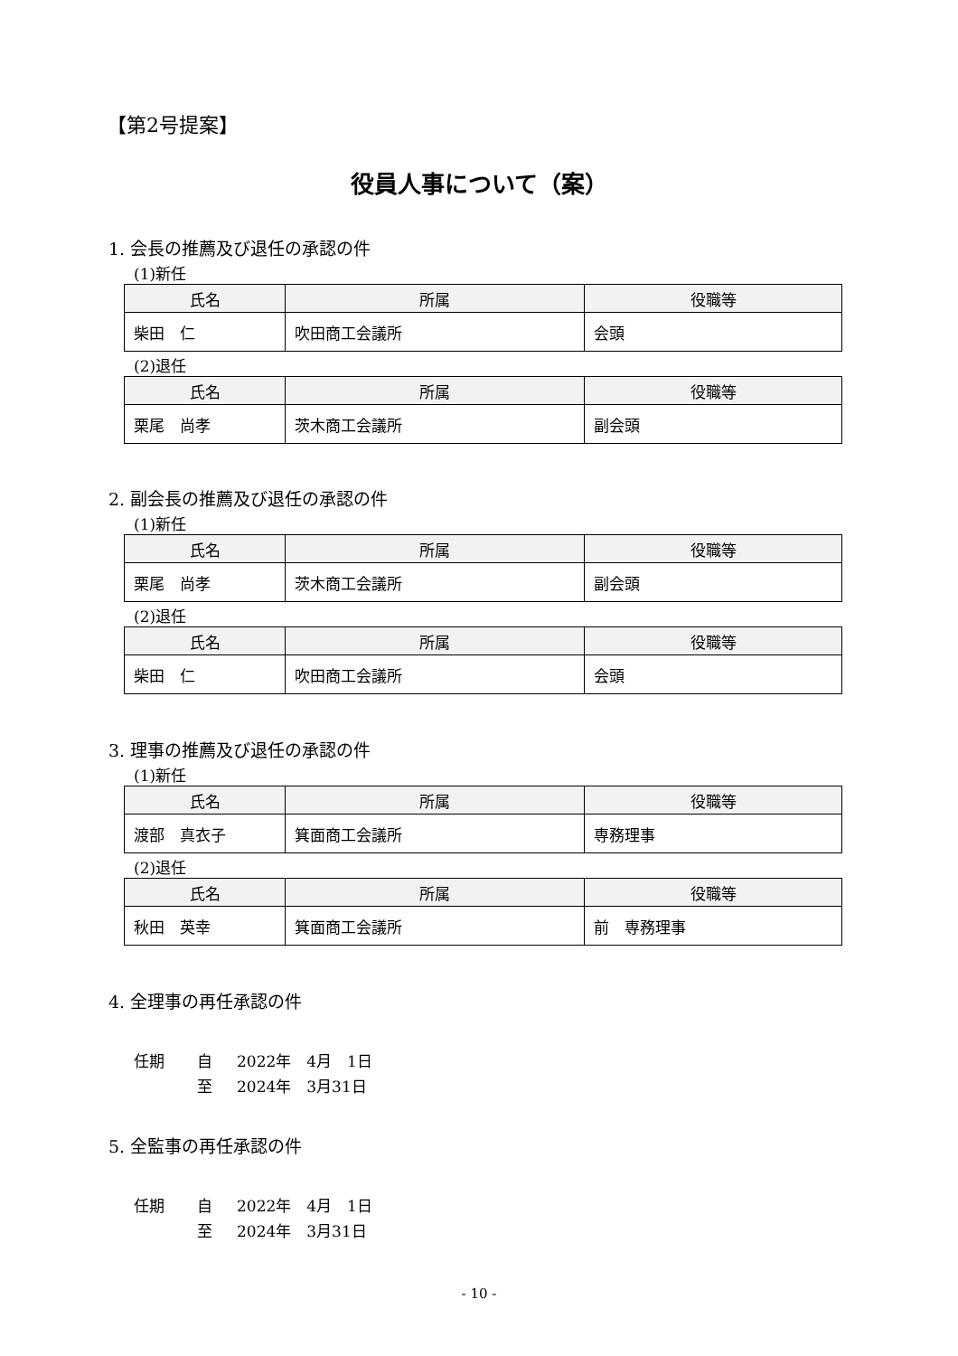【第2号提案】
役員人事について（案）
1. 会長の推薦及び退任の承認の件
(1)新任
| 氏名 | 所属 | 役職等 |
| --- | --- | --- |
| 柴田 仁 | 吹田商工会議所 | 会頭 |
(2)退任
| 氏名 | 所属 | 役職等 |
| --- | --- | --- |
| 栗尾 尚孝 | 茨木商工会議所 | 副会頭 |
2. 副会長の推薦及び退任の承認の件
(1)新任
| 氏名 | 所属 | 役職等 |
| --- | --- | --- |
| 栗尾 尚孝 | 茨木商工会議所 | 副会頭 |
(2)退任
| 氏名 | 所属 | 役職等 |
| --- | --- | --- |
| 柴田 仁 | 吹田商工会議所 | 会頭 |
3. 理事の推薦及び退任の承認の件
(1)新任
| 氏名 | 所属 | 役職等 |
| --- | --- | --- |
| 渡部 真衣子 | 箕面商工会議所 | 専務理事 |
(2)退任
| 氏名 | 所属 | 役職等 |
| --- | --- | --- |
| 秋田 英幸 | 箕面商工会議所 | 前 専務理事 |
4. 全理事の再任承認の件
任期 自 2022年　4月　1日
至 2024年　3月31日
5. 全監事の再任承認の件
任期 自 2022年　4月　1日
至 2024年　3月31日
- 10 -